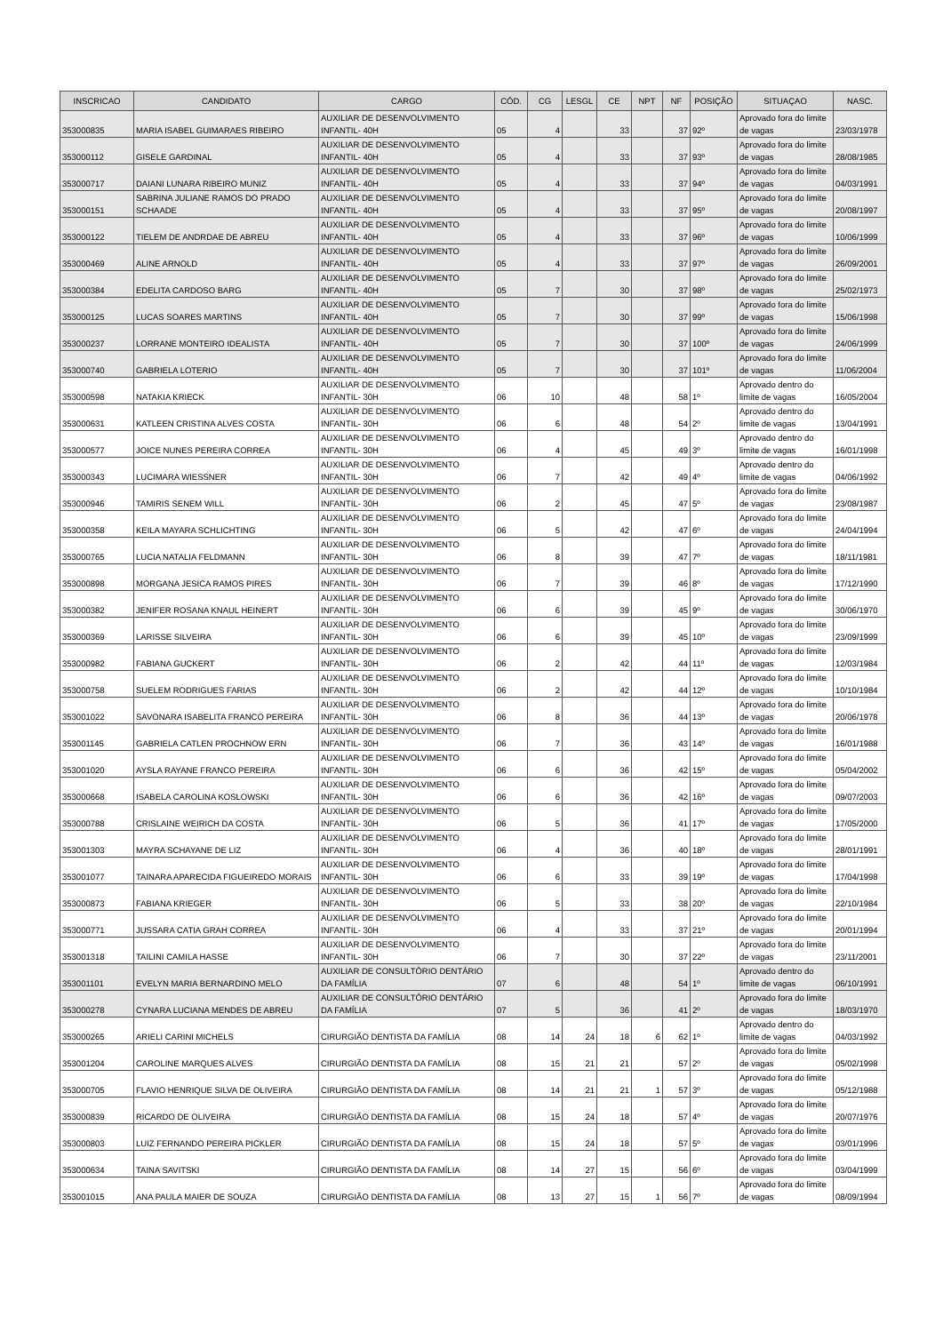| INSCRICAO | CANDIDATO | CARGO | CÓD. | CG | LESGL | CE | NPT | NF | POSIÇÃO | SITUAÇAO | NASC. |
| --- | --- | --- | --- | --- | --- | --- | --- | --- | --- | --- | --- |
| 353000835 | MARIA ISABEL GUIMARAES RIBEIRO | AUXILIAR DE DESENVOLVIMENTO INFANTIL- 40H | 05 | 4 | | 33 | | 37 | 92º | Aprovado fora do limite de vagas | 23/03/1978 |
| 353000112 | GISELE GARDINAL | AUXILIAR DE DESENVOLVIMENTO INFANTIL- 40H | 05 | 4 | | 33 | | 37 | 93º | Aprovado fora do limite de vagas | 28/08/1985 |
| 353000717 | DAIANI LUNARA RIBEIRO MUNIZ | AUXILIAR DE DESENVOLVIMENTO INFANTIL- 40H | 05 | 4 | | 33 | | 37 | 94º | Aprovado fora do limite de vagas | 04/03/1991 |
| 353000151 | SABRINA JULIANE RAMOS DO PRADO SCHAADE | AUXILIAR DE DESENVOLVIMENTO INFANTIL- 40H | 05 | 4 | | 33 | | 37 | 95º | Aprovado fora do limite de vagas | 20/08/1997 |
| 353000122 | TIELEM DE ANDRDAE DE ABREU | AUXILIAR DE DESENVOLVIMENTO INFANTIL- 40H | 05 | 4 | | 33 | | 37 | 96º | Aprovado fora do limite de vagas | 10/06/1999 |
| 353000469 | ALINE ARNOLD | AUXILIAR DE DESENVOLVIMENTO INFANTIL- 40H | 05 | 4 | | 33 | | 37 | 97º | Aprovado fora do limite de vagas | 26/09/2001 |
| 353000384 | EDELITA CARDOSO BARG | AUXILIAR DE DESENVOLVIMENTO INFANTIL- 40H | 05 | 7 | | 30 | | 37 | 98º | Aprovado fora do limite de vagas | 25/02/1973 |
| 353000125 | LUCAS SOARES MARTINS | AUXILIAR DE DESENVOLVIMENTO INFANTIL- 40H | 05 | 7 | | 30 | | 37 | 99º | Aprovado fora do limite de vagas | 15/06/1998 |
| 353000237 | LORRANE MONTEIRO IDEALISTA | AUXILIAR DE DESENVOLVIMENTO INFANTIL- 40H | 05 | 7 | | 30 | | 37 | 100º | Aprovado fora do limite de vagas | 24/06/1999 |
| 353000740 | GABRIELA LOTERIO | AUXILIAR DE DESENVOLVIMENTO INFANTIL- 40H | 05 | 7 | | 30 | | 37 | 101º | Aprovado fora do limite de vagas | 11/06/2004 |
| 353000598 | NATAKIA KRIECK | AUXILIAR DE DESENVOLVIMENTO INFANTIL- 30H | 06 | 10 | | 48 | | 58 | 1º | Aprovado dentro do limite de vagas | 16/05/2004 |
| 353000631 | KATLEEN CRISTINA ALVES COSTA | AUXILIAR DE DESENVOLVIMENTO INFANTIL- 30H | 06 | 6 | | 48 | | 54 | 2º | Aprovado dentro do limite de vagas | 13/04/1991 |
| 353000577 | JOICE NUNES PEREIRA CORREA | AUXILIAR DE DESENVOLVIMENTO INFANTIL- 30H | 06 | 4 | | 45 | | 49 | 3º | Aprovado dentro do limite de vagas | 16/01/1998 |
| 353000343 | LUCIMARA WIESSNER | AUXILIAR DE DESENVOLVIMENTO INFANTIL- 30H | 06 | 7 | | 42 | | 49 | 4º | Aprovado dentro do limite de vagas | 04/06/1992 |
| 353000946 | TAMIRIS SENEM WILL | AUXILIAR DE DESENVOLVIMENTO INFANTIL- 30H | 06 | 2 | | 45 | | 47 | 5º | Aprovado fora do limite de vagas | 23/08/1987 |
| 353000358 | KEILA MAYARA SCHLICHTING | AUXILIAR DE DESENVOLVIMENTO INFANTIL- 30H | 06 | 5 | | 42 | | 47 | 6º | Aprovado fora do limite de vagas | 24/04/1994 |
| 353000765 | LUCIA NATALIA FELDMANN | AUXILIAR DE DESENVOLVIMENTO INFANTIL- 30H | 06 | 8 | | 39 | | 47 | 7º | Aprovado fora do limite de vagas | 18/11/1981 |
| 353000898 | MORGANA JESICA RAMOS PIRES | AUXILIAR DE DESENVOLVIMENTO INFANTIL- 30H | 06 | 7 | | 39 | | 46 | 8º | Aprovado fora do limite de vagas | 17/12/1990 |
| 353000382 | JENIFER ROSANA KNAUL HEINERT | AUXILIAR DE DESENVOLVIMENTO INFANTIL- 30H | 06 | 6 | | 39 | | 45 | 9º | Aprovado fora do limite de vagas | 30/06/1970 |
| 353000369 | LARISSE SILVEIRA | AUXILIAR DE DESENVOLVIMENTO INFANTIL- 30H | 06 | 6 | | 39 | | 45 | 10º | Aprovado fora do limite de vagas | 23/09/1999 |
| 353000982 | FABIANA GUCKERT | AUXILIAR DE DESENVOLVIMENTO INFANTIL- 30H | 06 | 2 | | 42 | | 44 | 11º | Aprovado fora do limite de vagas | 12/03/1984 |
| 353000758 | SUELEM RODRIGUES FARIAS | AUXILIAR DE DESENVOLVIMENTO INFANTIL- 30H | 06 | 2 | | 42 | | 44 | 12º | Aprovado fora do limite de vagas | 10/10/1984 |
| 353001022 | SAVONARA ISABELITA FRANCO PEREIRA | AUXILIAR DE DESENVOLVIMENTO INFANTIL- 30H | 06 | 8 | | 36 | | 44 | 13º | Aprovado fora do limite de vagas | 20/06/1978 |
| 353001145 | GABRIELA CATLEN PROCHNOW ERN | AUXILIAR DE DESENVOLVIMENTO INFANTIL- 30H | 06 | 7 | | 36 | | 43 | 14º | Aprovado fora do limite de vagas | 16/01/1988 |
| 353001020 | AYSLA RAYANE FRANCO PEREIRA | AUXILIAR DE DESENVOLVIMENTO INFANTIL- 30H | 06 | 6 | | 36 | | 42 | 15º | Aprovado fora do limite de vagas | 05/04/2002 |
| 353000668 | ISABELA CAROLINA KOSLOWSKI | AUXILIAR DE DESENVOLVIMENTO INFANTIL- 30H | 06 | 6 | | 36 | | 42 | 16º | Aprovado fora do limite de vagas | 09/07/2003 |
| 353000788 | CRISLAINE WEIRICH DA COSTA | AUXILIAR DE DESENVOLVIMENTO INFANTIL- 30H | 06 | 5 | | 36 | | 41 | 17º | Aprovado fora do limite de vagas | 17/05/2000 |
| 353001303 | MAYRA SCHAYANE DE LIZ | AUXILIAR DE DESENVOLVIMENTO INFANTIL- 30H | 06 | 4 | | 36 | | 40 | 18º | Aprovado fora do limite de vagas | 28/01/1991 |
| 353001077 | TAINARA APARECIDA FIGUEIREDO MORAIS | AUXILIAR DE DESENVOLVIMENTO INFANTIL- 30H | 06 | 6 | | 33 | | 39 | 19º | Aprovado fora do limite de vagas | 17/04/1998 |
| 353000873 | FABIANA KRIEGER | AUXILIAR DE DESENVOLVIMENTO INFANTIL- 30H | 06 | 5 | | 33 | | 38 | 20º | Aprovado fora do limite de vagas | 22/10/1984 |
| 353000771 | JUSSARA CATIA GRAH CORREA | AUXILIAR DE DESENVOLVIMENTO INFANTIL- 30H | 06 | 4 | | 33 | | 37 | 21º | Aprovado fora do limite de vagas | 20/01/1994 |
| 353001318 | TAILINI CAMILA HASSE | AUXILIAR DE DESENVOLVIMENTO INFANTIL- 30H | 06 | 7 | | 30 | | 37 | 22º | Aprovado fora do limite de vagas | 23/11/2001 |
| 353001101 | EVELYN MARIA BERNARDINO MELO | AUXILIAR DE CONSULTÓRIO DENTÁRIO DA FAMÍLIA | 07 | 6 | | 48 | | 54 | 1º | Aprovado dentro do limite de vagas | 06/10/1991 |
| 353000278 | CYNARA LUCIANA MENDES DE ABREU | AUXILIAR DE CONSULTÓRIO DENTÁRIO DA FAMÍLIA | 07 | 5 | | 36 | | 41 | 2º | Aprovado fora do limite de vagas | 18/03/1970 |
| 353000265 | ARIELI CARINI MICHELS | CIRURGIÃO DENTISTA DA FAMÍLIA | 08 | 14 | 24 | 18 | 6 | 62 | 1º | Aprovado dentro do limite de vagas | 04/03/1992 |
| 353001204 | CAROLINE MARQUES ALVES | CIRURGIÃO DENTISTA DA FAMÍLIA | 08 | 15 | 21 | 21 | | 57 | 2º | Aprovado fora do limite de vagas | 05/02/1998 |
| 353000705 | FLAVIO HENRIQUE SILVA DE OLIVEIRA | CIRURGIÃO DENTISTA DA FAMÍLIA | 08 | 14 | 21 | 21 | 1 | 57 | 3º | Aprovado fora do limite de vagas | 05/12/1988 |
| 353000839 | RICARDO DE OLIVEIRA | CIRURGIÃO DENTISTA DA FAMÍLIA | 08 | 15 | 24 | 18 | | 57 | 4º | Aprovado fora do limite de vagas | 20/07/1976 |
| 353000803 | LUIZ FERNANDO PEREIRA PICKLER | CIRURGIÃO DENTISTA DA FAMÍLIA | 08 | 15 | 24 | 18 | | 57 | 5º | Aprovado fora do limite de vagas | 03/01/1996 |
| 353000634 | TAINA SAVITSKI | CIRURGIÃO DENTISTA DA FAMÍLIA | 08 | 14 | 27 | 15 | | 56 | 6º | Aprovado fora do limite de vagas | 03/04/1999 |
| 353001015 | ANA PAULA MAIER DE SOUZA | CIRURGIÃO DENTISTA DA FAMÍLIA | 08 | 13 | 27 | 15 | 1 | 56 | 7º | Aprovado fora do limite de vagas | 08/09/1994 |